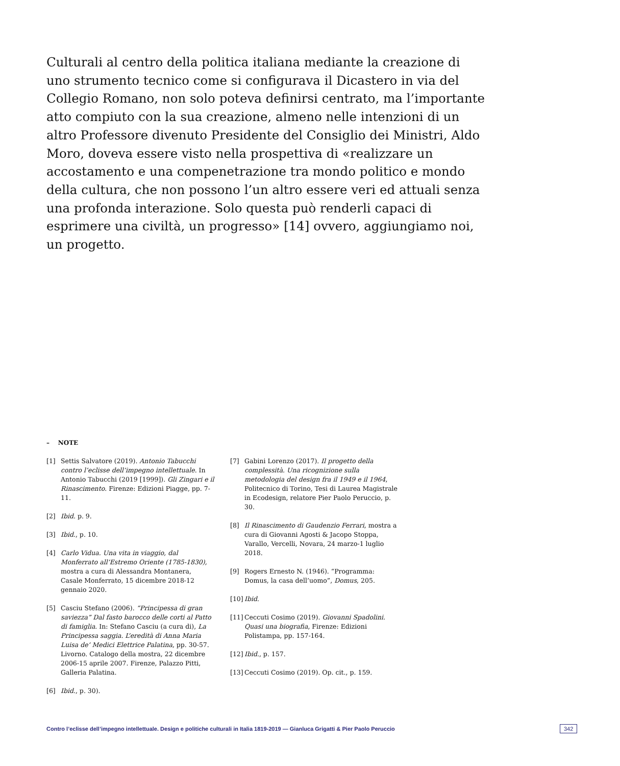Culturali al centro della politica italiana mediante la creazione di uno strumento tecnico come si configurava il Dicastero in via del Collegio Romano, non solo poteva definirsi centrato, ma l’importante atto compiuto con la sua creazione, almeno nelle intenzioni di un altro Professore divenuto Presidente del Consiglio dei Ministri, Aldo Moro, doveva essere visto nella prospettiva di «realizzare un accostamento e una compenetrazione tra mondo politico e mondo della cultura, che non possono l’un altro essere veri ed attuali senza una profonda interazione. Solo questa può renderli capaci di esprimere una civiltà, un progresso» [14] ovvero, aggiungiamo noi, un progetto.
– NOTE
[1] Settis Salvatore (2019). Antonio Tabucchi contro l’eclisse dell’impegno intellettuale. In Antonio Tabucchi (2019 [1999]). Gli Zingari e il Rinascimento. Firenze: Edizioni Piagge, pp. 7-11.
[2] Ibid. p. 9.
[3] Ibid., p. 10.
[4] Carlo Vidua. Una vita in viaggio, dal Monferrato all’Estremo Oriente (1785-1830), mostra a cura di Alessandra Montanera, Casale Monferrato, 15 dicembre 2018-12 gennaio 2020.
[5] Casciu Stefano (2006). “Principessa di gran saviezza” Dal fasto barocco delle corti al Patto di famiglia. In: Stefano Casciu (a cura di), La Principessa saggia. L’eredità di Anna Maria Luisa de’ Medici Elettrice Palatina, pp. 30-57. Livorno. Catalogo della mostra, 22 dicembre 2006-15 aprile 2007. Firenze, Palazzo Pitti, Galleria Palatina.
[6] Ibid., p. 30).
[7] Gabini Lorenzo (2017). Il progetto della complessità. Una ricognizione sulla metodologia del design fra il 1949 e il 1964, Politecnico di Torino, Tesi di Laurea Magistrale in Ecodesign, relatore Pier Paolo Peruccio, p. 30.
[8] Il Rinascimento di Gaudenzio Ferrari, mostra a cura di Giovanni Agosti & Jacopo Stoppa, Varallo, Vercelli, Novara, 24 marzo-1 luglio 2018.
[9] Rogers Ernesto N. (1946). “Programma: Domus, la casa dell’uomo”, Domus, 205.
[10] Ibid.
[11] Ceccuti Cosimo (2019). Giovanni Spadolini. Quasi una biografia, Firenze: Edizioni Polistampa, pp. 157-164.
[12] Ibid., p. 157.
[13] Ceccuti Cosimo (2019). Op. cit., p. 159.
Contro l’eclisse dell’impegno intellettuale. Design e politiche culturali in Italia 1819-2019 — Gianluca Grigatti & Pier Paolo Peruccio 342